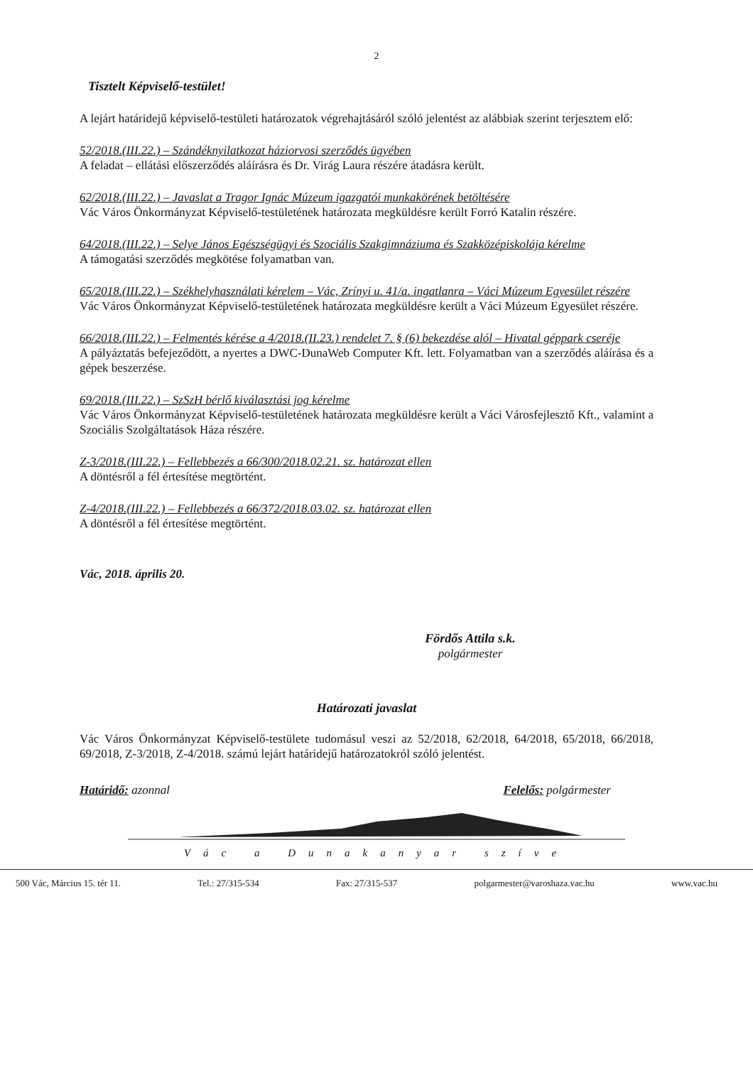2
Tisztelt Képviselő-testület!
A lejárt határidejű képviselő-testületi határozatok végrehajtásáról szóló jelentést az alábbiak szerint terjesztem elő:
52/2018.(III.22.) – Szándéknyilatkozat háziorvosi szerződés ügyében
A feladat – ellátási előszerződés aláírásra és Dr. Virág Laura részére átadásra került.
62/2018.(III.22.) – Javaslat a Tragor Ignác Múzeum igazgatói munkakörének betöltésére
Vác Város Önkormányzat Képviselő-testületének határozata megküldésre került Forró Katalin részére.
64/2018.(III.22.) – Selye János Egészségügyi és Szociális Szakgimnáziuma és Szakközépiskolája kérelme
A támogatási szerződés megkötése folyamatban van.
65/2018.(III.22.) – Székhelyhasználati kérelem – Vác, Zrínyi u. 41/a. ingatlanra – Váci Múzeum Egyesület részére
Vác Város Önkormányzat Képviselő-testületének határozata megküldésre került a Váci Múzeum Egyesület részére.
66/2018.(III.22.) – Felmentés kérése a 4/2018.(II.23.) rendelet 7. § (6) bekezdése alól – Hivatal géppark cseréje
A pályáztatás befejeződött, a nyertes a DWC-DunaWeb Computer Kft. lett. Folyamatban van a szerződés aláírása és a gépek beszerzése.
69/2018.(III.22.) – SzSzH bérlő kiválasztási jog kérelme
Vác Város Önkormányzat Képviselő-testületének határozata megküldésre került a Váci Városfejlesztő Kft., valamint a Szociális Szolgáltatások Háza részére.
Z-3/2018.(III.22.) – Fellebbezés a 66/300/2018.02.21. sz. határozat ellen
A döntésről a fél értesítése megtörtént.
Z-4/2018.(III.22.) – Fellebbezés a 66/372/2018.03.02. sz. határozat ellen
A döntésről a fél értesítése megtörtént.
Vác, 2018. április 20.
Fördős Attila s.k.
polgármester
Határozati javaslat
Vác Város Önkormányzat Képviselő-testülete tudomásul veszi az 52/2018, 62/2018, 64/2018, 65/2018, 66/2018, 69/2018, Z-3/2018, Z-4/2018. számú lejárt határidejű határozatokról szóló jelentést.
Határidő: azonnal Felelős: polgármester
Vác a Dunakanyar szíve
500 Vác, Március 15. tér 11. Tel.: 27/315-534 Fax: 27/315-537 polgarmester@varoshaza.vac.hu www.vac.hu